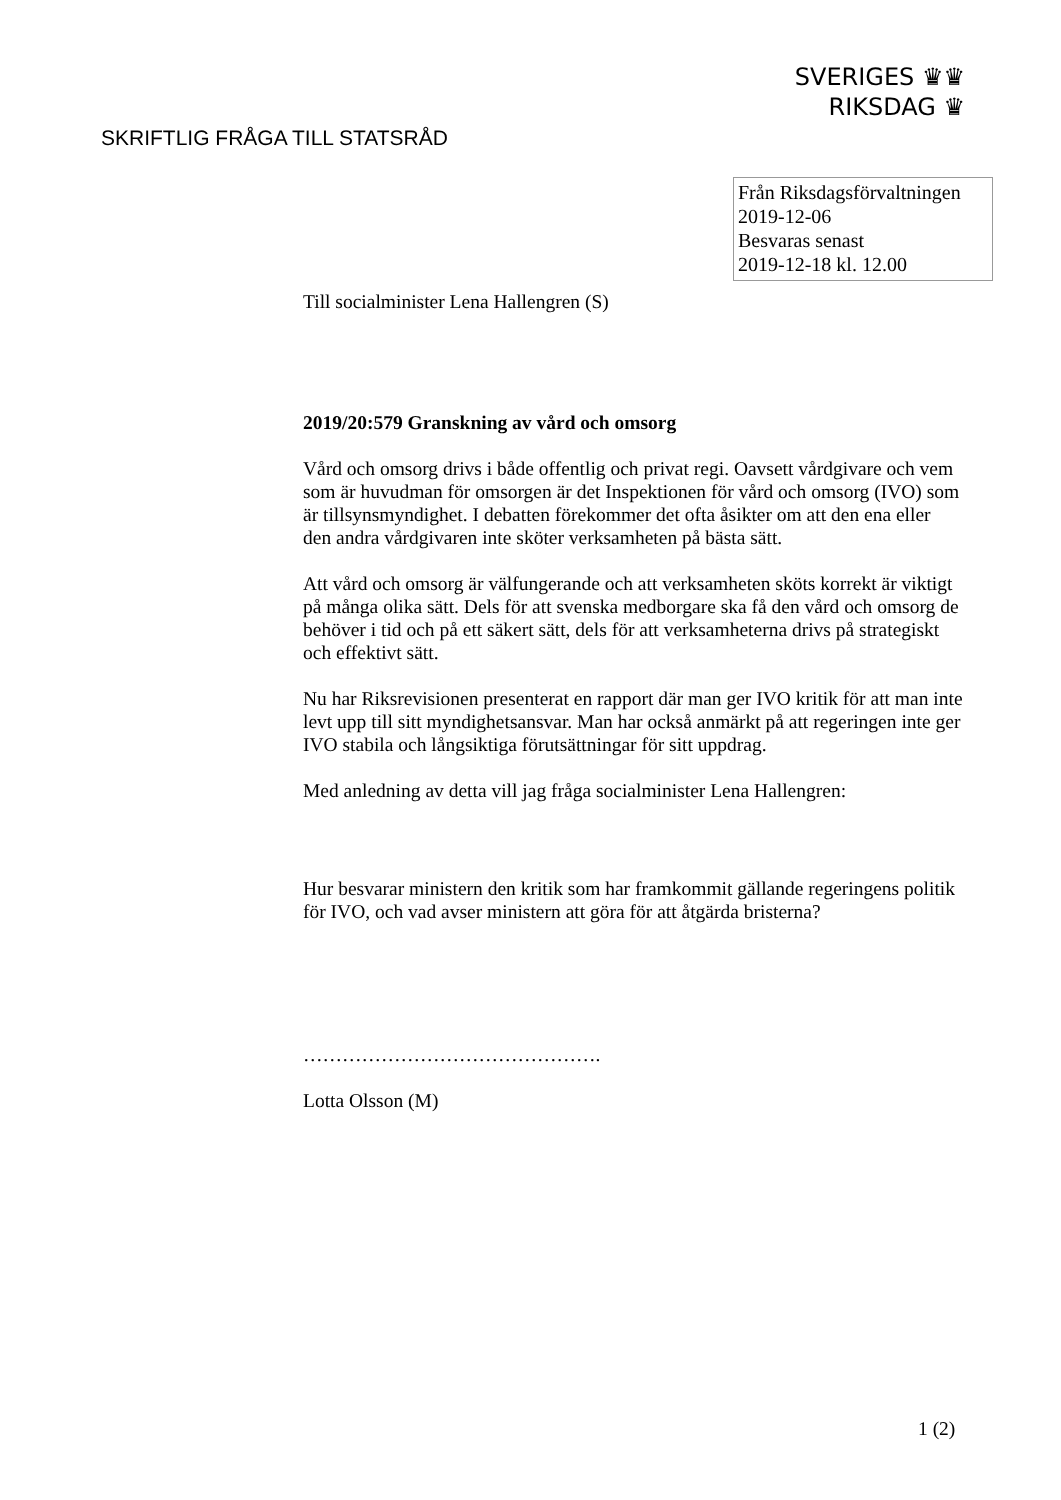SVERIGES ♛♛
RIKSDAG ♛
SKRIFTLIG FRÅGA TILL STATSRÅD
Från Riksdagsförvaltningen
2019-12-06
Besvaras senast
2019-12-18 kl. 12.00
Till socialminister Lena Hallengren (S)
2019/20:579 Granskning av vård och omsorg
Vård och omsorg drivs i både offentlig och privat regi. Oavsett vårdgivare och vem som är huvudman för omsorgen är det Inspektionen för vård och omsorg (IVO) som är tillsynsmyndighet. I debatten förekommer det ofta åsikter om att den ena eller den andra vårdgivaren inte sköter verksamheten på bästa sätt.
Att vård och omsorg är välfungerande och att verksamheten sköts korrekt är viktigt på många olika sätt. Dels för att svenska medborgare ska få den vård och omsorg de behöver i tid och på ett säkert sätt, dels för att verksamheterna drivs på strategiskt och effektivt sätt.
Nu har Riksrevisionen presenterat en rapport där man ger IVO kritik för att man inte levt upp till sitt myndighetsansvar. Man har också anmärkt på att regeringen inte ger IVO stabila och långsiktiga förutsättningar för sitt uppdrag.
Med anledning av detta vill jag fråga socialminister Lena Hallengren:
Hur besvarar ministern den kritik som har framkommit gällande regeringens politik för IVO, och vad avser ministern att göra för att åtgärda bristerna?
……………………………………….
Lotta Olsson (M)
1 (2)